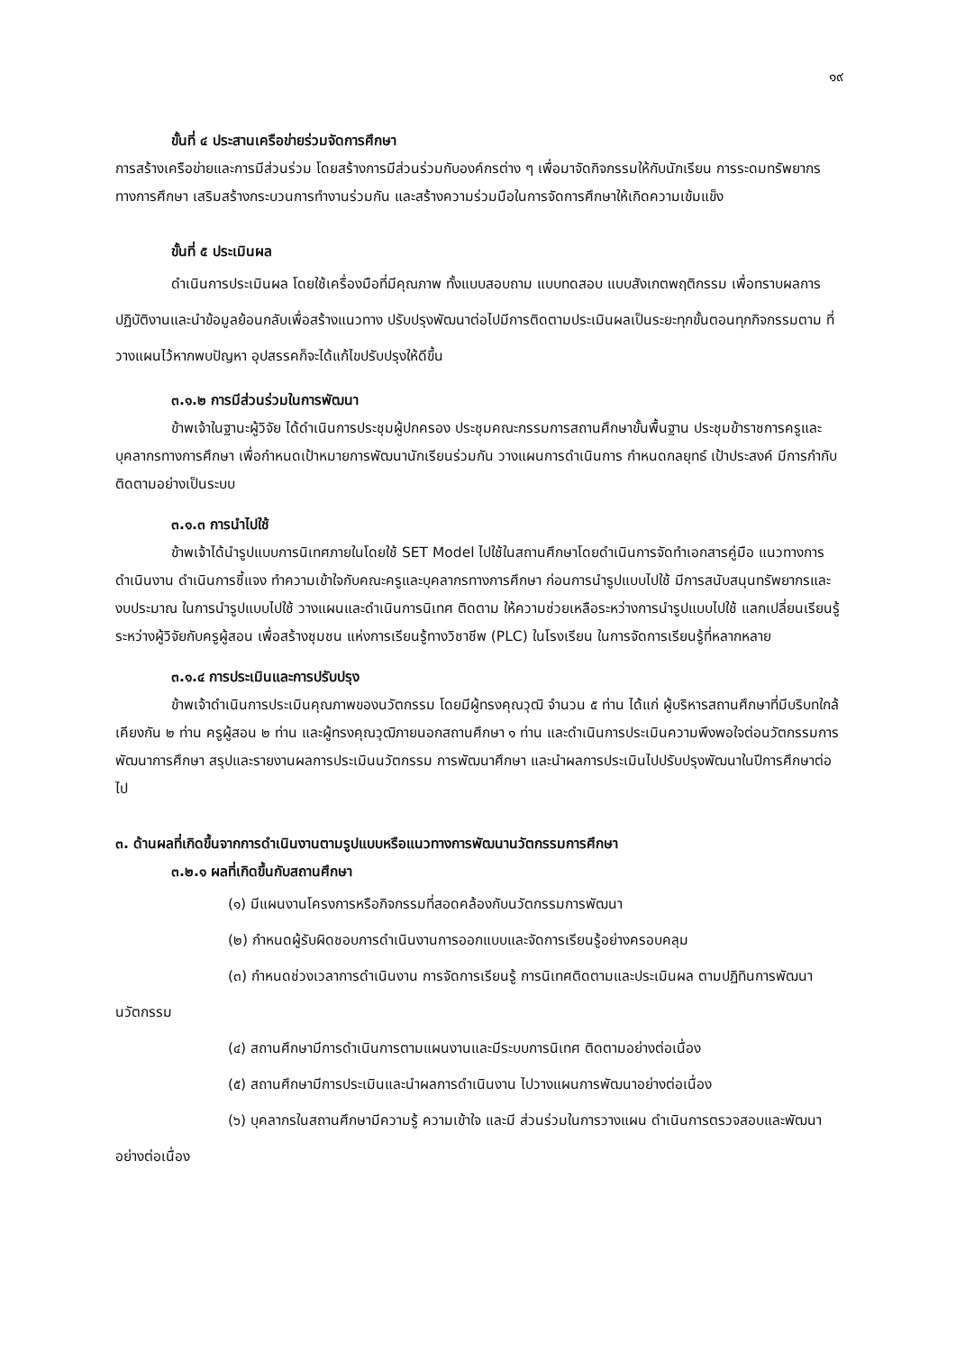๑๙
ขั้นที่ ๔ ประสานเครือข่ายร่วมจัดการศึกษา
การสร้างเครือข่ายและการมีส่วนร่วม โดยสร้างการมีส่วนร่วมกับองค์กรต่าง ๆ เพื่อมาจัดกิจกรรมให้กับนักเรียน การระดมทรัพยากรทางการศึกษา เสริมสร้างกระบวนการทำงานร่วมกัน และสร้างความร่วมมือในการจัดการศึกษาให้เกิดความเข้มแข็ง
ขั้นที่ ๕ ประเมินผล
ดำเนินการประเมินผล โดยใช้เครื่องมือที่มีคุณภาพ ทั้งแบบสอบถาม แบบทดสอบ แบบสังเกตพฤติกรรม เพื่อทราบผลการปฏิบัติงานและนำข้อมูลย้อนกลับเพื่อสร้างแนวทาง ปรับปรุงพัฒนาต่อไปมีการติดตามประเมินผลเป็นระยะทุกขั้นตอนทุกกิจกรรมตาม ที่วางแผนไว้หากพบปัญหา อุปสรรคก็จะได้แก้ไขปรับปรุงให้ดีขึ้น
๓.๑.๒ การมีส่วนร่วมในการพัฒนา
ข้าพเจ้าในฐานะผู้วิจัย ได้ดำเนินการประชุมผู้ปกครอง ประชุมคณะกรรมการสถานศึกษาขั้นพื้นฐาน ประชุมข้าราชการครูและบุคลากรทางการศึกษา เพื่อกำหนดเป้าหมายการพัฒนานักเรียนร่วมกัน วางแผนการดำเนินการ กำหนดกลยุทธ์ เป้าประสงค์ มีการกำกับติดตามอย่างเป็นระบบ
๓.๑.๓ การนำไปใช้
ข้าพเจ้าได้นำรูปแบบการนิเทศภายในโดยใช้ SET Model ไปใช้ในสถานศึกษาโดยดำเนินการจัดทำเอกสารคู่มือ แนวทางการดำเนินงาน ดำเนินการชี้แจง ทำความเข้าใจกับคณะครูและบุคลากรทางการศึกษา ก่อนการนำรูปแบบไปใช้ มีการสนับสนุนทรัพยากรและงบประมาณ ในการนำรูปแบบไปใช้ วางแผนและดำเนินการนิเทศ ติดตาม ให้ความช่วยเหลือระหว่างการนำรูปแบบไปใช้ แลกเปลี่ยนเรียนรู้ระหว่างผู้วิจัยกับครูผู้สอน เพื่อสร้างชุมชน แห่งการเรียนรู้ทางวิชาชีพ (PLC) ในโรงเรียน ในการจัดการเรียนรู้ที่หลากหลาย
๓.๑.๔ การประเมินและการปรับปรุง
ข้าพเจ้าดำเนินการประเมินคุณภาพของนวัตกรรม โดยมีผู้ทรงคุณวุฒิ จำนวน ๕ ท่าน ได้แก่ ผู้บริหารสถานศึกษาที่มีบริบทใกล้เคียงกัน ๒ ท่าน ครูผู้สอน ๒ ท่าน และผู้ทรงคุณวุฒิภายนอกสถานศึกษา ๑ ท่าน และดำเนินการประเมินความพึงพอใจต่อนวัตกรรมการพัฒนาการศึกษา สรุปและรายงานผลการประเมินนวัตกรรม การพัฒนาศึกษา และนำผลการประเมินไปปรับปรุงพัฒนาในปีการศึกษาต่อไป
๓. ด้านผลที่เกิดขึ้นจากการดำเนินงานตามรูปแบบหรือแนวทางการพัฒนานวัตกรรมการศึกษา
๓.๒.๑ ผลที่เกิดขึ้นกับสถานศึกษา
(๑) มีแผนงานโครงการหรือกิจกรรมที่สอดคล้องกับนวัตกรรมการพัฒนา
(๒) กำหนดผู้รับผิดชอบการดำเนินงานการออกแบบและจัดการเรียนรู้อย่างครอบคลุม
(๓) กำหนดช่วงเวลาการดำเนินงาน การจัดการเรียนรู้ การนิเทศติดตามและประเมินผล ตามปฏิทินการพัฒนานวัตกรรม
(๔) สถานศึกษามีการดำเนินการตามแผนงานและมีระบบการนิเทศ ติดตามอย่างต่อเนื่อง
(๕) สถานศึกษามีการประเมินและนำผลการดำเนินงาน ไปวางแผนการพัฒนาอย่างต่อเนื่อง
(๖) บุคลากรในสถานศึกษามีความรู้ ความเข้าใจ และมี ส่วนร่วมในการวางแผน ดำเนินการตรวจสอบและพัฒนาอย่างต่อเนื่อง